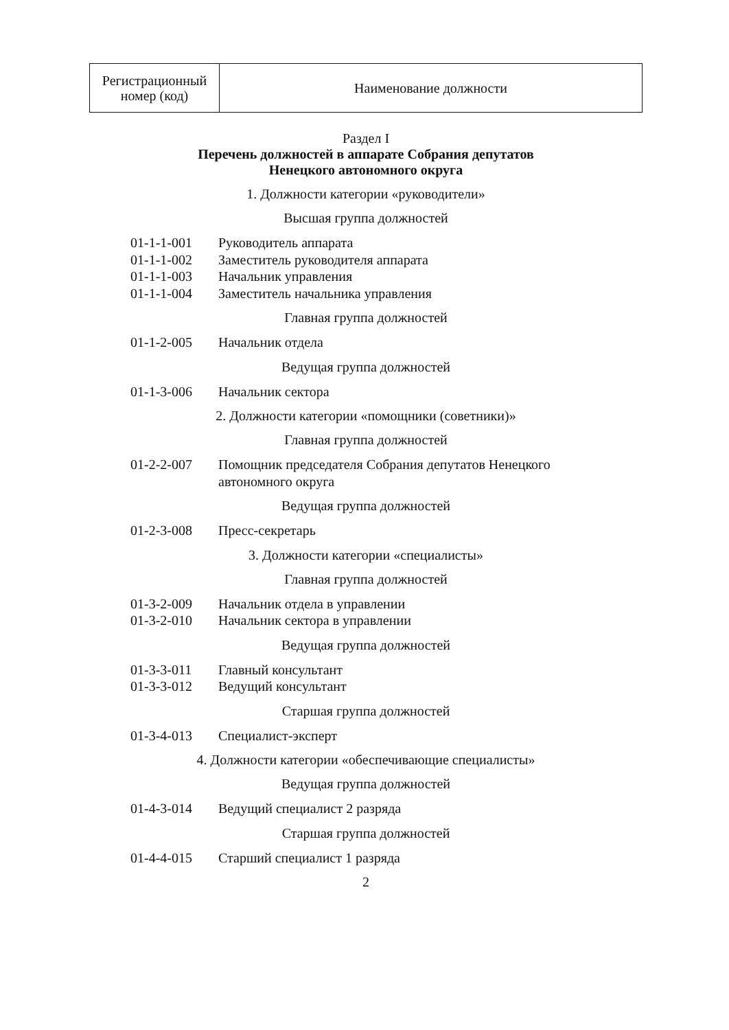| Регистрационный номер (код) | Наименование должности |
Раздел I
Перечень должностей в аппарате Собрания депутатов
Ненецкого автономного округа
1. Должности категории «руководители»
Высшая группа должностей
| 01-1-1-001 | Руководитель аппарата |
| 01-1-1-002 | Заместитель руководителя аппарата |
| 01-1-1-003 | Начальник управления |
| 01-1-1-004 | Заместитель начальника управления |
Главная группа должностей
| 01-1-2-005 | Начальник отдела |
Ведущая группа должностей
| 01-1-3-006 | Начальник сектора |
2. Должности категории «помощники (советники)»
Главная группа должностей
| 01-2-2-007 | Помощник председателя Собрания депутатов Ненецкого автономного округа |
Ведущая группа должностей
| 01-2-3-008 | Пресс-секретарь |
3. Должности категории «специалисты»
Главная группа должностей
| 01-3-2-009 | Начальник отдела в управлении |
| 01-3-2-010 | Начальник сектора в управлении |
Ведущая группа должностей
| 01-3-3-011 | Главный консультант |
| 01-3-3-012 | Ведущий консультант |
Старшая группа должностей
| 01-3-4-013 | Специалист-эксперт |
4. Должности категории «обеспечивающие специалисты»
Ведущая группа должностей
| 01-4-3-014 | Ведущий специалист 2 разряда |
Старшая группа должностей
| 01-4-4-015 | Старший специалист 1 разряда |
2